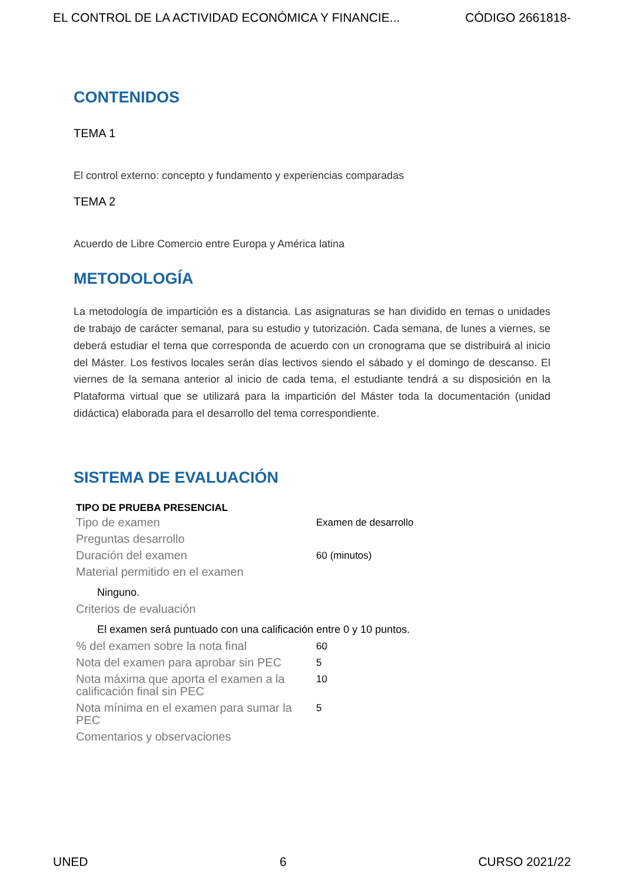EL CONTROL DE LA ACTIVIDAD ECONÓMICA Y FINANCIE... CÓDIGO 2661818-
CONTENIDOS
TEMA 1
El control externo: concepto y fundamento y experiencias comparadas
TEMA 2
Acuerdo de Libre Comercio entre Europa y América latina
METODOLOGÍA
La metodología de impartición es a distancia. Las asignaturas se han dividido en temas o unidades de trabajo de carácter semanal, para su estudio y tutorización. Cada semana, de lunes a viernes, se deberá estudiar el tema que corresponda de acuerdo con un cronograma que se distribuirá al inicio del Máster. Los festivos locales serán días lectivos siendo el sábado y el domingo de descanso. El viernes de la semana anterior al inicio de cada tema, el estudiante tendrá a su disposición en la Plataforma virtual que se utilizará para la impartición del Máster toda la documentación (unidad didáctica) elaborada para el desarrollo del tema correspondiente.
SISTEMA DE EVALUACIÓN
| TIPO DE PRUEBA PRESENCIAL | |
| --- | --- |
| Tipo de examen | Examen de desarrollo |
| Preguntas desarrollo | |
| Duración del examen | 60 (minutos) |
| Material permitido en el examen | |
| Ninguno. | |
| Criterios de evaluación | |
| El examen será puntuado con una calificación entre 0 y 10 puntos. | |
| % del examen sobre la nota final | 60 |
| Nota del examen para aprobar sin PEC | 5 |
| Nota máxima que aporta el examen a la calificación final sin PEC | 10 |
| Nota mínima en el examen para sumar la PEC | 5 |
| Comentarios y observaciones | |
UNED 6 CURSO 2021/22